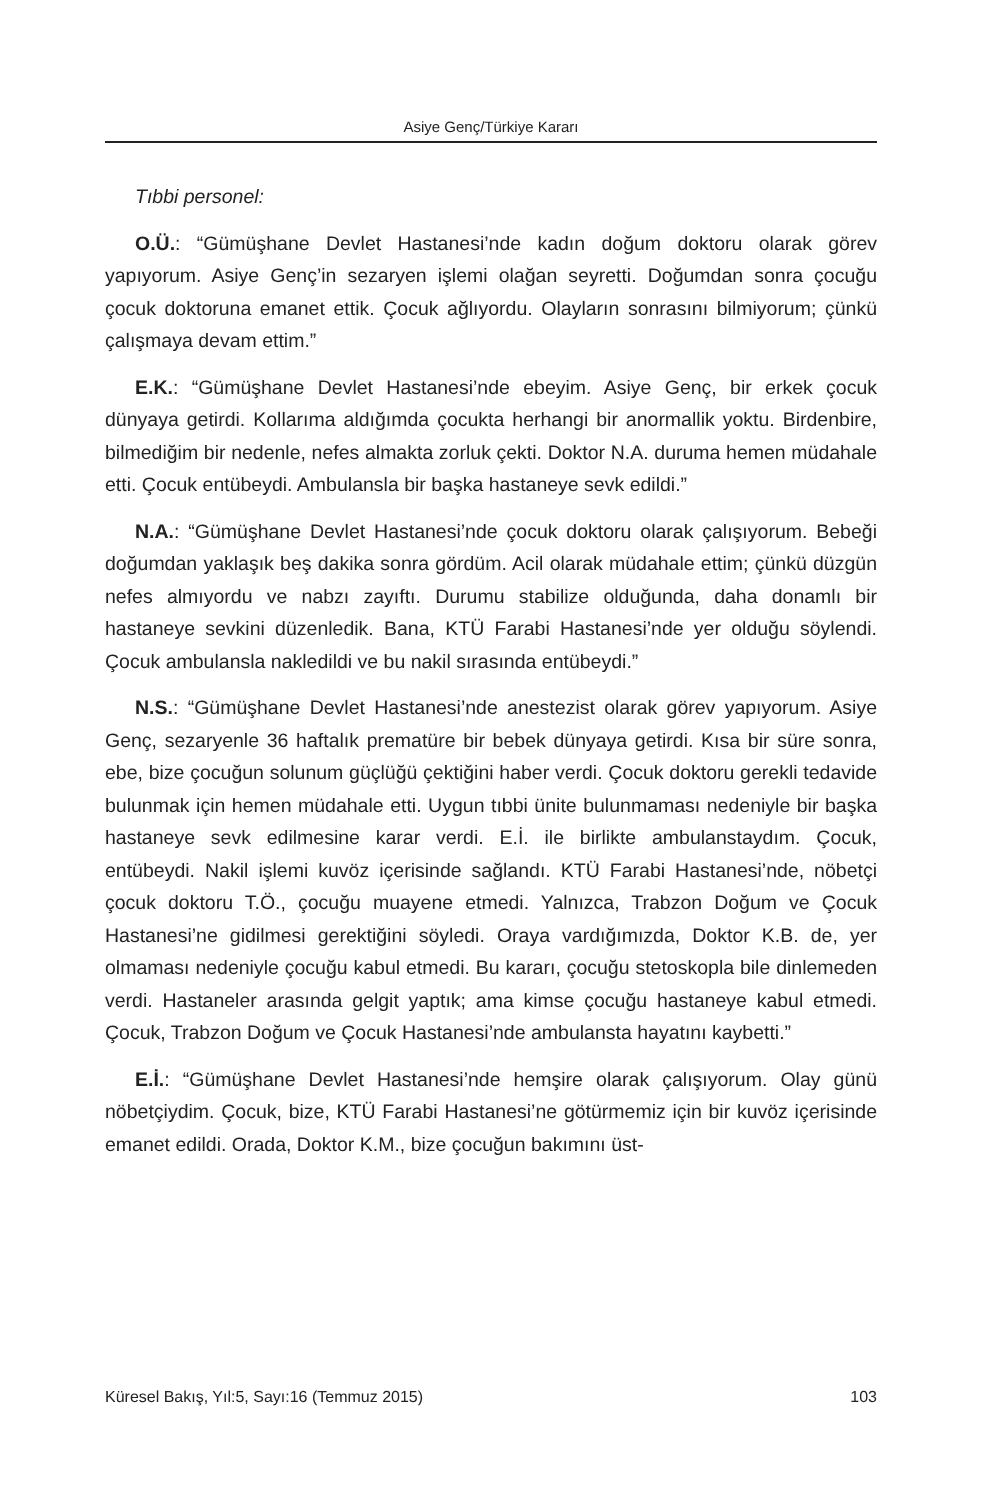Asiye Genç/Türkiye Kararı
Tıbbi personel:
O.Ü.: “Gümüşhane Devlet Hastanesi’nde kadın doğum doktoru olarak görev yapıyorum. Asiye Genç’in sezaryen işlemi olağan seyretti. Doğumdan sonra çocuğu çocuk doktoruna emanet ettik. Çocuk ağlıyordu. Olayların sonrasını bilmiyorum; çünkü çalışmaya devam ettim.”
E.K.: “Gümüşhane Devlet Hastanesi’nde ebeyim. Asiye Genç, bir erkek çocuk dünyaya getirdi. Kollarıma aldığımda çocukta herhangi bir anormallik yoktu. Birdenbire, bilmediğim bir nedenle, nefes almakta zorluk çekti. Doktor N.A. duruma hemen müdahale etti. Çocuk entübeydi. Ambulansla bir başka hastaneye sevk edildi.”
N.A.: “Gümüşhane Devlet Hastanesi’nde çocuk doktoru olarak çalışıyorum. Bebeği doğumdan yaklaşık beş dakika sonra gördüm. Acil olarak müdahale ettim; çünkü düzgün nefes almıyordu ve nabzı zayıftı. Durumu stabilize olduğunda, daha donamlı bir hastaneye sevkini düzenledik. Bana, KTÜ Farabi Hastanesi’nde yer olduğu söylendi. Çocuk ambulansla nakledildi ve bu nakil sırasında entübeydi.”
N.S.: “Gümüşhane Devlet Hastanesi’nde anestezist olarak görev yapıyorum. Asiye Genç, sezaryenle 36 haftalık prematüre bir bebek dünyaya getirdi. Kısa bir süre sonra, ebe, bize çocuğun solunum güçlüğü çektiğini haber verdi. Çocuk doktoru gerekli tedavide bulunmak için hemen müdahale etti. Uygun tıbbi ünite bulunmaması nedeniyle bir başka hastaneye sevk edilmesine karar verdi. E.İ. ile birlikte ambulanstaydım. Çocuk, entübeydi. Nakil işlemi kuvöz içerisinde sağlandı. KTÜ Farabi Hastanesi’nde, nöbetçi çocuk doktoru T.Ö., çocuğu muayene etmedi. Yalnızca, Trabzon Doğum ve Çocuk Hastanesi’ne gidilmesi gerektiğini söyledi. Oraya vardığımızda, Doktor K.B. de, yer olmaması nedeniyle çocuğu kabul etmedi. Bu kararı, çocuğu stetoskopla bile dinlemeden verdi. Hastaneler arasında gelgit yaptık; ama kimse çocuğu hastaneye kabul etmedi. Çocuk, Trabzon Doğum ve Çocuk Hastanesi’nde ambulansta hayatını kaybetti.”
E.İ.: “Gümüşhane Devlet Hastanesi’nde hemşire olarak çalışıyorum. Olay günü nöbetçiydim. Çocuk, bize, KTÜ Farabi Hastanesi’ne götürmemiz için bir kuvöz içerisinde emanet edildi. Orada, Doktor K.M., bize çocuğun bakımını üst-
Küresel Bakış, Yıl:5, Sayı:16 (Temmuz 2015) 103